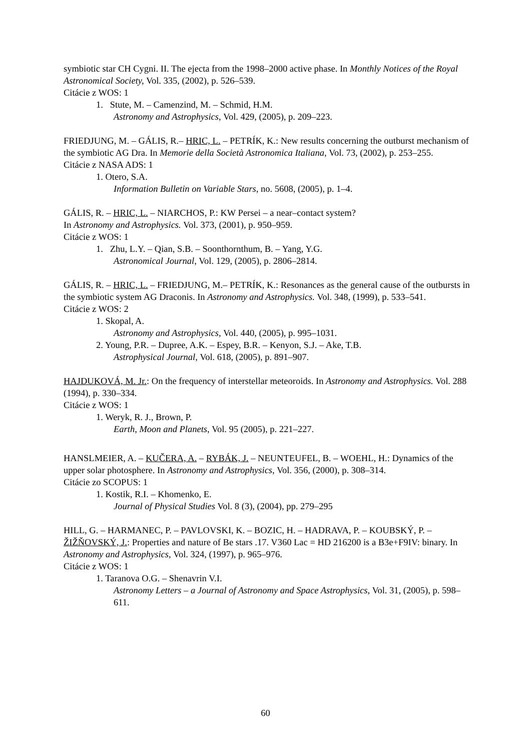symbiotic star CH Cygni. II. The ejecta from the 1998–2000 active phase. In Monthly Notices of the Royal Astronomical Society, Vol. 335, (2002), p. 526–539.
Citácie z WOS: 1
1. Stute, M. – Camenzind, M. – Schmid, H.M.
Astronomy and Astrophysics, Vol. 429, (2005), p. 209–223.
FRIEDJUNG, M. – GÁLIS, R.– HRIC, L. – PETRÍK, K.: New results concerning the outburst mechanism of the symbiotic AG Dra. In Memorie della Società Astronomica Italiana, Vol. 73, (2002), p. 253–255.
Citácie z NASA ADS: 1
1. Otero, S.A.
Information Bulletin on Variable Stars, no. 5608, (2005), p. 1–4.
GÁLIS, R. – HRIC, L. – NIARCHOS, P.: KW Persei – a near–contact system?
In Astronomy and Astrophysics. Vol. 373, (2001), p. 950–959.
Citácie z WOS: 1
1. Zhu, L.Y. – Qian, S.B. – Soonthornthum, B. – Yang, Y.G.
Astronomical Journal, Vol. 129, (2005), p. 2806–2814.
GÁLIS, R. – HRIC, L. – FRIEDJUNG, M.– PETRÍK, K.: Resonances as the general cause of the outbursts in the symbiotic system AG Draconis. In Astronomy and Astrophysics. Vol. 348, (1999), p. 533–541.
Citácie z WOS: 2
1. Skopal, A.
Astronomy and Astrophysics, Vol. 440, (2005), p. 995–1031.
2. Young, P.R. – Dupree, A.K. – Espey, B.R. – Kenyon, S.J. – Ake, T.B.
Astrophysical Journal, Vol. 618, (2005), p. 891–907.
HAJDUKOVÁ, M. Jr.: On the frequency of interstellar meteoroids. In Astronomy and Astrophysics. Vol. 288 (1994), p. 330–334.
Citácie z WOS: 1
1. Weryk, R. J., Brown, P.
Earth, Moon and Planets, Vol. 95 (2005), p. 221–227.
HANSLMEIER, A. – KUČERA, A. – RYBÁK, J. – NEUNTEUFEL, B. – WOEHL, H.: Dynamics of the upper solar photosphere. In Astronomy and Astrophysics, Vol. 356, (2000), p. 308–314.
Citácie zo SCOPUS: 1
1. Kostik, R.I. – Khomenko, E.
Journal of Physical Studies Vol. 8 (3), (2004), pp. 279–295
HILL, G. – HARMANEC, P. – PAVLOVSKI, K. – BOZIC, H. – HADRAVA, P. – KOUBSKÝ, P. – ŽIŽŇOVSKÝ, J.: Properties and nature of Be stars .17. V360 Lac = HD 216200 is a B3e+F9IV: binary. In Astronomy and Astrophysics, Vol. 324, (1997), p. 965–976.
Citácie z WOS: 1
1. Taranova O.G. – Shenavrin V.I.
Astronomy Letters – a Journal of Astronomy and Space Astrophysics, Vol. 31, (2005), p. 598–611.
60